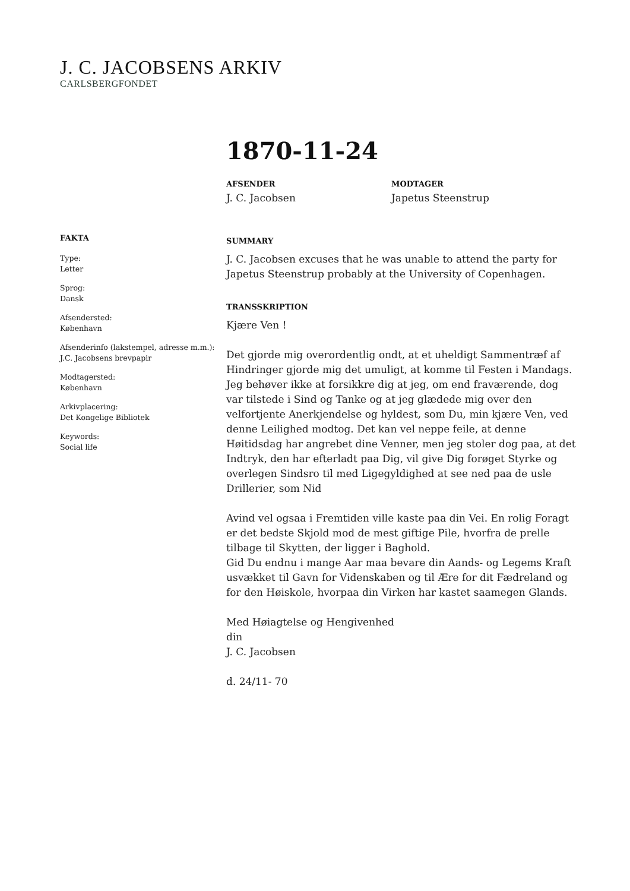J. C. JACOBSENS ARKIV
CARLSBERGFONDET
1870-11-24
AFSENDER
J. C. Jacobsen
MODTAGER
Japetus Steenstrup
FAKTA
Type:
Letter
Sprog:
Dansk
Afsendersted:
København
Afsenderinfo (lakstempel, adresse m.m.):
J.C. Jacobsens brevpapir
Modtagersted:
København
Arkivplacering:
Det Kongelige Bibliotek
Keywords:
Social life
SUMMARY
J. C. Jacobsen excuses that he was unable to attend the party for Japetus Steenstrup probably at the University of Copenhagen.
TRANSSKRIPTION
Kjære Ven !
Det gjorde mig overordentlig ondt, at et uheldigt Sammentræf af Hindringer gjorde mig det umuligt, at komme til Festen i Mandags. Jeg behøver ikke at forsikkre dig at jeg, om end fraværende, dog var tilstede i Sind og Tanke og at jeg glædede mig over den velfortjente Anerkjendelse og hyldest, som Du, min kjære Ven, ved denne Leilighed modtog. Det kan vel neppe feile, at denne Høitidsdag har angrebet dine Venner, men jeg stoler dog paa, at det Indtryk, den har efterladt paa Dig, vil give Dig forøget Styrke og overlegen Sindsro til med Ligegyldighed at see ned paa de usle Drillerier, som Nid
Avind vel ogsaa i Fremtiden ville kaste paa din Vei. En rolig Foragt er det bedste Skjold mod de mest giftige Pile, hvorfra de prelle tilbage til Skytten, der ligger i Baghold.
Gid Du endnu i mange Aar maa bevare din Aands- og Legems Kraft usvækket til Gavn for Videnskaben og til Ære for dit Fædreland og for den Høiskole, hvorpaa din Virken har kastet saamegen Glands.
Med Høiagtelse og Hengivenhed
din
J. C. Jacobsen
d. 24/11- 70